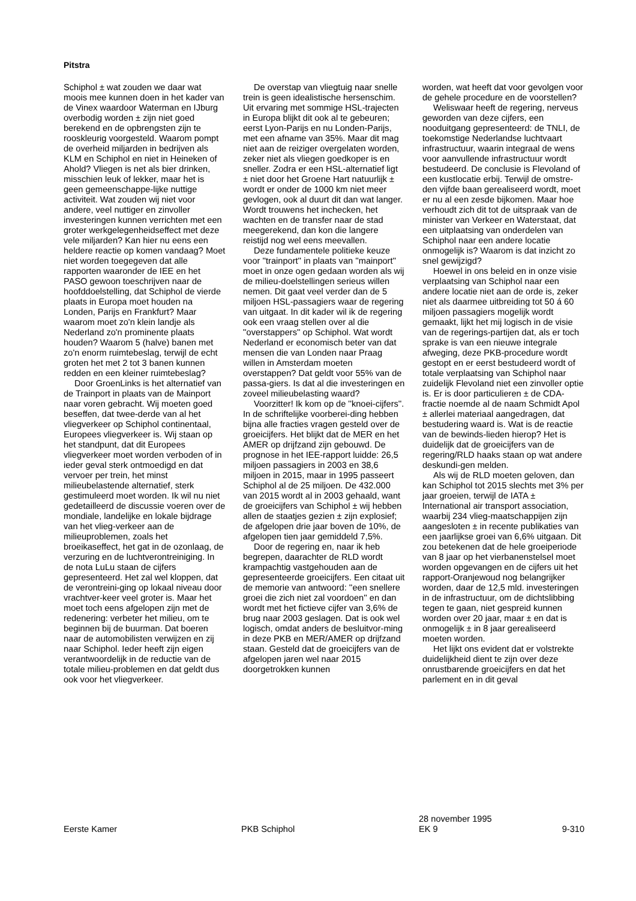Pitstra
Schiphol ± wat zouden we daar wat moois mee kunnen doen in het kader van de Vinex waardoor Waterman en IJburg overbodig worden ± zijn niet goed berekend en de opbrengsten zijn te rooskleurig voorgesteld. Waarom pompt de overheid miljarden in bedrijven als KLM en Schiphol en niet in Heineken of Ahold? Vliegen is net als bier drinken, misschien leuk of lekker, maar het is geen gemeenschappe-lijke nuttige activiteit. Wat zouden wij niet voor andere, veel nuttiger en zinvoller investeringen kunnen verrichten met een groter werkgelegenheidseffect met deze vele miljarden? Kan hier nu eens een heldere reactie op komen vandaag? Moet niet worden toegegeven dat alle rapporten waaronder de IEE en het PASO gewoon toeschrijven naar de hoofddoelstelling, dat Schiphol de vierde plaats in Europa moet houden na Londen, Parijs en Frankfurt? Maar waarom moet zo'n klein landje als Nederland zo'n prominente plaats houden? Waarom 5 (halve) banen met zo'n enorm ruimtebeslag, terwijl de echt groten het met 2 tot 3 banen kunnen redden en een kleiner ruimtebeslag?
Door GroenLinks is het alternatief van de Trainport in plaats van de Mainport naar voren gebracht. Wij moeten goed beseffen, dat twee-derde van al het vliegverkeer op Schiphol continentaal, Europees vliegverkeer is. Wij staan op het standpunt, dat dit Europees vliegverkeer moet worden verboden of in ieder geval sterk ontmoedigd en dat vervoer per trein, het minst milieubelastende alternatief, sterk gestimuleerd moet worden. Ik wil nu niet gedetailleerd de discussie voeren over de mondiale, landelijke en lokale bijdrage van het vlieg-verkeer aan de milieuproblemen, zoals het broeikaseffect, het gat in de ozonlaag, de verzuring en de luchtverontreiniging. In de nota LuLu staan de cijfers gepresenteerd. Het zal wel kloppen, dat de verontreini-ging op lokaal niveau door vrachtver-keer veel groter is. Maar het moet toch eens afgelopen zijn met de redenering: verbeter het milieu, om te beginnen bij de buurman. Dat boeren naar de automobilisten verwijzen en zij naar Schiphol. Ieder heeft zijn eigen verantwoordelijk in de reductie van de totale milieu-problemen en dat geldt dus ook voor het vliegverkeer.
De overstap van vliegtuig naar snelle trein is geen idealistische hersenschim. Uit ervaring met sommige HSL-trajecten in Europa blijkt dit ook al te gebeuren; eerst Lyon-Parijs en nu Londen-Parijs, met een afname van 35%. Maar dit mag niet aan de reiziger overgelaten worden, zeker niet als vliegen goedkoper is en sneller. Zodra er een HSL-alternatief ligt ± niet door het Groene Hart natuurlijk ± wordt er onder de 1000 km niet meer gevlogen, ook al duurt dit dan wat langer. Wordt trouwens het inchecken, het wachten en de transfer naar de stad meegerekend, dan kon die langere reistijd nog wel eens meevallen.
Deze fundamentele politieke keuze voor ''trainport'' in plaats van ''mainport'' moet in onze ogen gedaan worden als wij de milieu-doelstellingen serieus willen nemen. Dit gaat veel verder dan de 5 miljoen HSL-passagiers waar de regering van uitgaat. In dit kader wil ik de regering ook een vraag stellen over al die ''overstappers'' op Schiphol. Wat wordt Nederland er economisch beter van dat mensen die van Londen naar Praag willen in Amsterdam moeten overstappen? Dat geldt voor 55% van de passa-giers. Is dat al die investeringen en zoveel milieubelasting waard?
Voorzitter! Ik kom op de ''knoei-cijfers''. In de schriftelijke voorberei-ding hebben bijna alle fracties vragen gesteld over de groeicijfers. Het blijkt dat de MER en het AMER op drijfzand zijn gebouwd. De prognose in het IEE-rapport luidde: 26,5 miljoen passagiers in 2003 en 38,6 miljoen in 2015, maar in 1995 passeert Schiphol al de 25 miljoen. De 432.000 van 2015 wordt al in 2003 gehaald, want de groeicijfers van Schiphol ± wij hebben allen de staatjes gezien ± zijn explosief; de afgelopen drie jaar boven de 10%, de afgelopen tien jaar gemiddeld 7,5%.
Door de regering en, naar ik heb begrepen, daarachter de RLD wordt krampachtig vastgehouden aan de gepresenteerde groeicijfers. Een citaat uit de memorie van antwoord: ''een snellere groei die zich niet zal voordoen'' en dan wordt met het fictieve cijfer van 3,6% de brug naar 2003 geslagen. Dat is ook wel logisch, omdat anders de besluitvor-ming in deze PKB en MER/AMER op drijfzand staan. Gesteld dat de groeicijfers van de afgelopen jaren wel naar 2015 doorgetrokken kunnen
worden, wat heeft dat voor gevolgen voor de gehele procedure en de voorstellen?
Weliswaar heeft de regering, nerveus geworden van deze cijfers, een nooduitgang gepresenteerd: de TNLI, de toekomstige Nederlandse luchtvaart infrastructuur, waarin integraal de wens voor aanvullende infrastructuur wordt bestudeerd. De conclusie is Flevoland of een kustlocatie erbij. Terwijl de omstre-den vijfde baan gerealiseerd wordt, moet er nu al een zesde bijkomen. Maar hoe verhoudt zich dit tot de uitspraak van de minister van Verkeer en Waterstaat, dat een uitplaatsing van onderdelen van Schiphol naar een andere locatie onmogelijk is? Waarom is dat inzicht zo snel gewijzigd?
Hoewel in ons beleid en in onze visie verplaatsing van Schiphol naar een andere locatie niet aan de orde is, zeker niet als daarmee uitbreiding tot 50 á 60 miljoen passagiers mogelijk wordt gemaakt, lijkt het mij logisch in de visie van de regerings-partijen dat, als er toch sprake is van een nieuwe integrale afweging, deze PKB-procedure wordt gestopt en er eerst bestudeerd wordt of totale verplaatsing van Schiphol naar zuidelijk Flevoland niet een zinvoller optie is. Er is door particulieren ± de CDA-fractie noemde al de naam Schmidt Apol ± allerlei materiaal aangedragen, dat bestudering waard is. Wat is de reactie van de bewinds-lieden hierop? Het is duidelijk dat de groeicijfers van de regering/RLD haaks staan op wat andere deskundi-gen melden.
Als wij de RLD moeten geloven, dan kan Schiphol tot 2015 slechts met 3% per jaar groeien, terwijl de IATA ± International air transport association, waarbij 234 vlieg-maatschappijen zijn aangesloten ± in recente publikaties van een jaarlijkse groei van 6,6% uitgaan. Dit zou betekenen dat de hele groeiperiode van 8 jaar op het vierbanenstelsel moet worden opgevangen en de cijfers uit het rapport-Oranjewoud nog belangrijker worden, daar de 12,5 mld. investeringen in de infrastructuur, om de dichtslibbing tegen te gaan, niet gespreid kunnen worden over 20 jaar, maar ± en dat is onmogelijk ± in 8 jaar gerealiseerd moeten worden.
Het lijkt ons evident dat er volstrekte duidelijkheid dient te zijn over deze onrustbarende groeicijfers en dat het parlement en in dit geval
Eerste Kamer
PKB Schiphol
28 november 1995
EK 9
9-310